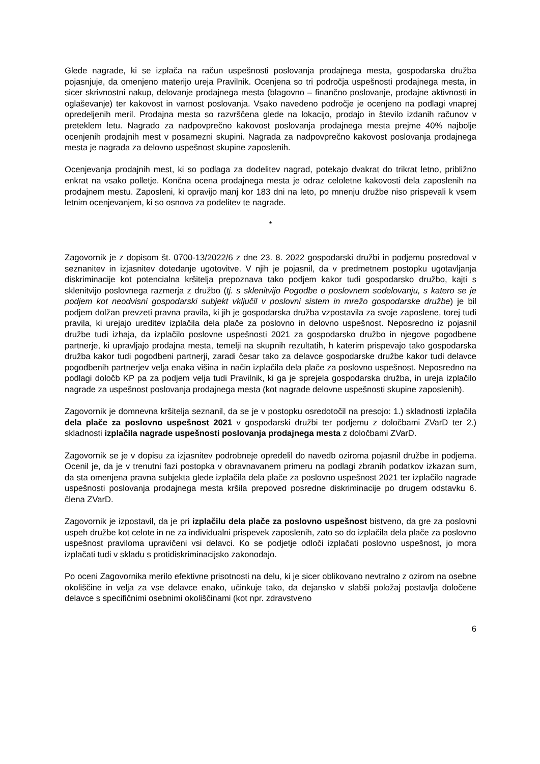Glede nagrade, ki se izplača na račun uspešnosti poslovanja prodajnega mesta, gospodarska družba pojasnjuje, da omenjeno materijo ureja Pravilnik. Ocenjena so tri področja uspešnosti prodajnega mesta, in sicer skrivnostni nakup, delovanje prodajnega mesta (blagovno – finančno poslovanje, prodajne aktivnosti in oglaševanje) ter kakovost in varnost poslovanja. Vsako navedeno področje je ocenjeno na podlagi vnaprej opredeljenih meril. Prodajna mesta so razvrščena glede na lokacijo, prodajo in število izdanih računov v preteklem letu. Nagrado za nadpovprečno kakovost poslovanja prodajnega mesta prejme 40% najbolje ocenjenih prodajnih mest v posamezni skupini. Nagrada za nadpovprečno kakovost poslovanja prodajnega mesta je nagrada za delovno uspešnost skupine zaposlenih.
Ocenjevanja prodajnih mest, ki so podlaga za dodelitev nagrad, potekajo dvakrat do trikrat letno, približno enkrat na vsako polletje. Končna ocena prodajnega mesta je odraz celoletne kakovosti dela zaposlenih na prodajnem mestu. Zaposleni, ki opravijo manj kor 183 dni na leto, po mnenju družbe niso prispevali k vsem letnim ocenjevanjem, ki so osnova za podelitev te nagrade.
*
Zagovornik je z dopisom št. 0700-13/2022/6 z dne 23. 8. 2022 gospodarski družbi in podjemu posredoval v seznanitev in izjasnitev dotedanje ugotovitve. V njih je pojasnil, da v predmetnem postopku ugotavljanja diskriminacije kot potencialna kršitelja prepoznava tako podjem kakor tudi gospodarsko družbo, kajti s sklenitvijo poslovnega razmerja z družbo (tj. s sklenitvijo Pogodbe o poslovnem sodelovanju, s katero se je podjem kot neodvisni gospodarski subjekt vključil v poslovni sistem in mrežo gospodarske družbe) je bil podjem dolžan prevzeti pravna pravila, ki jih je gospodarska družba vzpostavila za svoje zaposlene, torej tudi pravila, ki urejajo ureditev izplačila dela plače za poslovno in delovno uspešnost. Neposredno iz pojasnil družbe tudi izhaja, da izplačilo poslovne uspešnosti 2021 za gospodarsko družbo in njegove pogodbene partnerje, ki upravljajo prodajna mesta, temelji na skupnih rezultatih, h katerim prispevajo tako gospodarska družba kakor tudi pogodbeni partnerji, zaradi česar tako za delavce gospodarske družbe kakor tudi delavce pogodbenih partnerjev velja enaka višina in način izplačila dela plače za poslovno uspešnost. Neposredno na podlagi določb KP pa za podjem velja tudi Pravilnik, ki ga je sprejela gospodarska družba, in ureja izplačilo nagrade za uspešnost poslovanja prodajnega mesta (kot nagrade delovne uspešnosti skupine zaposlenih).
Zagovornik je domnevna kršitelja seznanil, da se je v postopku osredotočil na presojo: 1.) skladnosti izplačila dela plače za poslovno uspešnost 2021 v gospodarski družbi ter podjemu z določbami ZVarD ter 2.) skladnosti izplačila nagrade uspešnosti poslovanja prodajnega mesta z določbami ZVarD.
Zagovornik se je v dopisu za izjasnitev podrobneje opredelil do navedb oziroma pojasnil družbe in podjema. Ocenil je, da je v trenutni fazi postopka v obravnavanem primeru na podlagi zbranih podatkov izkazan sum, da sta omenjena pravna subjekta glede izplačila dela plače za poslovno uspešnost 2021 ter izplačilo nagrade uspešnosti poslovanja prodajnega mesta kršila prepoved posredne diskriminacije po drugem odstavku 6. člena ZVarD.
Zagovornik je izpostavil, da je pri izplačilu dela plače za poslovno uspešnost bistveno, da gre za poslovni uspeh družbe kot celote in ne za individualni prispevek zaposlenih, zato so do izplačila dela plače za poslovno uspešnost praviloma upravičeni vsi delavci. Ko se podjetje odloči izplačati poslovno uspešnost, jo mora izplačati tudi v skladu s protidiskriminacijsko zakonodajo.
Po oceni Zagovornika merilo efektivne prisotnosti na delu, ki je sicer oblikovano nevtralno z ozirom na osebne okoliščine in velja za vse delavce enako, učinkuje tako, da dejansko v slabši položaj postavlja določene delavce s specifičnimi osebnimi okoliščinami (kot npr. zdravstveno
6